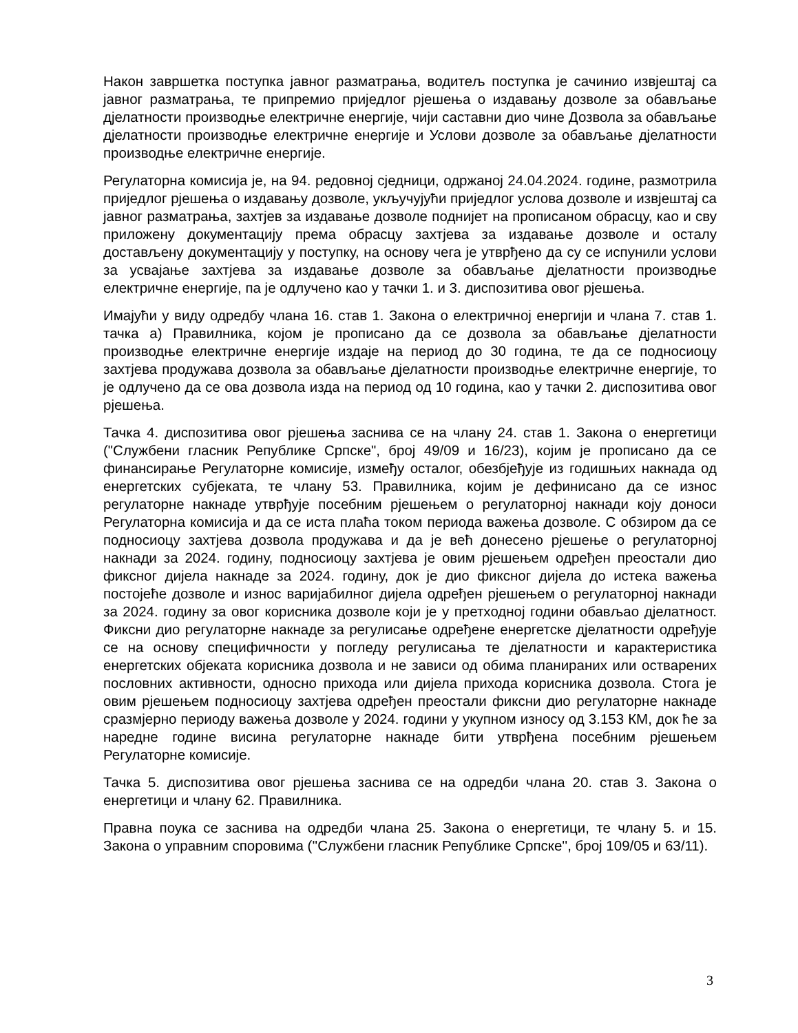Након завршетка поступка јавног разматрања, водитељ поступка је сачинио извјештај са јавног разматрања, те припремио приједлог рјешења о издавању дозволе за обављање дјелатности производње електричне енергије, чији саставни дио чине Дозвола за обављање дјелатности производње електричне енергије и Услови дозволе за обављање дјелатности производње електричне енергије.
Регулаторна комисија је, на 94. редовној сједници, одржаној 24.04.2024. године, размотрила приједлог рјешења о издавању дозволе, укључујући приједлог услова дозволе и извјештај са јавног разматрања, захтјев за издавање дозволе поднијет на прописаном обрасцу, као и сву приложену документацију према обрасцу захтјева за издавање дозволе и осталу достављену документацију у поступку, на основу чега је утврђено да су се испунили услови за усвајање захтјева за издавање дозволе за обављање дјелатности производње електричне енергије, па је одлучено као у тачки 1. и 3. диспозитива овог рјешења.
Имајући у виду одредбу члана 16. став 1. Закона о електричној енергији и члана 7. став 1. тачка а) Правилника, којом је прописано да се дозвола за обављање дјелатности производње електричне енергије издаје на период до 30 година, те да се подносиоцу захтјева продужава дозвола за обављање дјелатности производње електричне енергије, то је одлучено да се ова дозвола изда на период од 10 година, као у тачки 2. диспозитива овог рјешења.
Тачка 4. диспозитива овог рјешења заснива се на члану 24. став 1. Закона о енергетици ("Службени гласник Републике Српске", број 49/09 и 16/23), којим је прописано да се финансирање Регулаторне комисије, између осталог, обезбјеђује из годишњих накнада од енергетских субјеката, те члану 53. Правилника, којим је дефинисано да се износ регулаторне накнаде утврђује посебним рјешењем о регулаторној накнади коју доноси Регулаторна комисија и да се иста плаћа током периода важења дозволе. С обзиром да се подносиоцу захтјева дозвола продужава и да је већ донесено рјешење о регулаторној накнади за 2024. годину, подносиоцу захтјева је овим рјешењем одређен преостали дио фиксног дијела накнаде за 2024. годину, док је дио фиксног дијела до истека важења постојеће дозволе и износ варијабилног дијела одређен рјешењем о регулаторној накнади за 2024. годину за овог корисника дозволе који је у претходној години обављао дјелатност. Фиксни дио регулаторне накнаде за регулисање одређене енергетске дјелатности одређује се на основу специфичности у погледу регулисања те дјелатности и карактеристика енергетских објеката корисника дозвола и не зависи од обима планираних или остварених пословних активности, односно прихода или дијела прихода корисника дозвола. Стога је овим рјешењем подносиоцу захтјева одређен преостали фиксни дио регулаторне накнаде сразмјерно периоду важења дозволе у 2024. години у укупном износу од 3.153 КМ, док ће за наредне године висина регулаторне накнаде бити утврђена посебним рјешењем Регулаторне комисије.
Тачка 5. диспозитива овог рјешења заснива се на одредби члана 20. став 3. Закона о енергетици и члану 62. Правилника.
Правна поука се заснива на одредби члана 25. Закона о енергетици, те члану 5. и 15. Закона о управним споровима (''Службени гласник Републике Српске'', број 109/05 и 63/11).
3